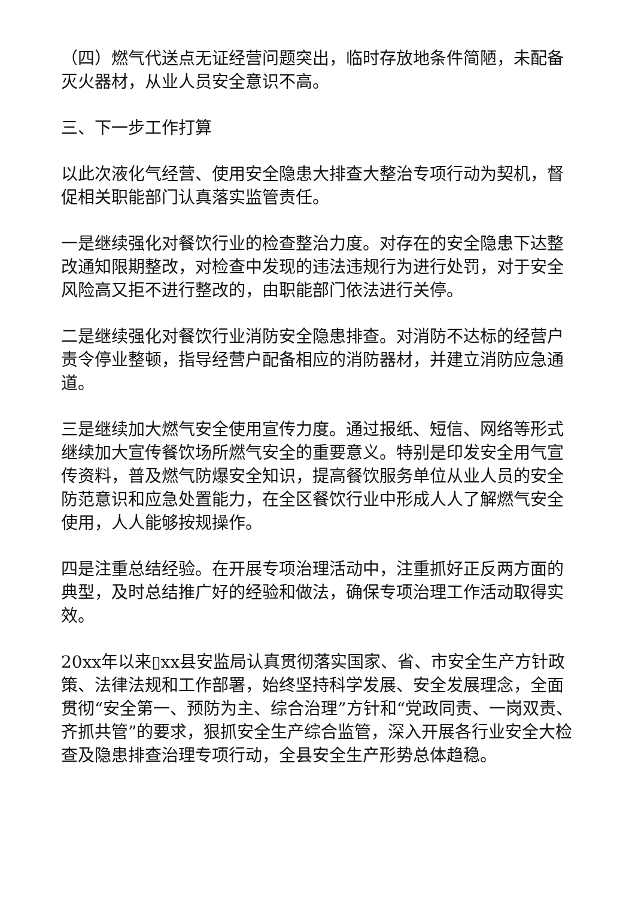（四）燃气代送点无证经营问题突出，临时存放地条件简陋，未配备灭火器材，从业人员安全意识不高。
三、下一步工作打算
以此次液化气经营、使用安全隐患大排查大整治专项行动为契机，督促相关职能部门认真落实监管责任。
一是继续强化对餐饮行业的检查整治力度。对存在的安全隐患下达整改通知限期整改，对检查中发现的违法违规行为进行处罚，对于安全风险高又拒不进行整改的，由职能部门依法进行关停。
二是继续强化对餐饮行业消防安全隐患排查。对消防不达标的经营户责令停业整顿，指导经营户配备相应的消防器材，并建立消防应急通道。
三是继续加大燃气安全使用宣传力度。通过报纸、短信、网络等形式继续加大宣传餐饮场所燃气安全的重要意义。特别是印发安全用气宣传资料，普及燃气防爆安全知识，提高餐饮服务单位从业人员的安全防范意识和应急处置能力，在全区餐饮行业中形成人人了解燃气安全使用，人人能够按规操作。
四是注重总结经验。在开展专项治理活动中，注重抓好正反两方面的典型，及时总结推广好的经验和做法，确保专项治理工作活动取得实效。
20xx年以来▯xx县安监局认真贯彻落实国家、省、市安全生产方针政策、法律法规和工作部署，始终坚持科学发展、安全发展理念，全面贯彻“安全第一、预防为主、综合治理”方针和“党政同责、一岗双责、齐抓共管”的要求，狠抓安全生产综合监管，深入开展各行业安全大检查及隐患排查治理专项行动，全县安全生产形势总体趋稳。